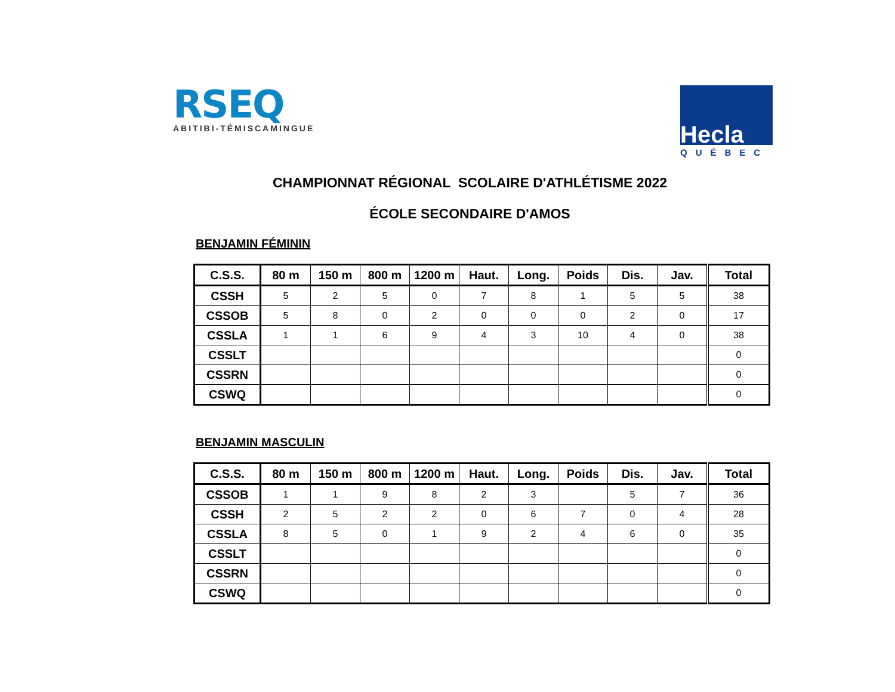RSEQ
ABITIBI-TÉMISCAMINGUE
Hecla
QUÉBEC
CHAMPIONNAT RÉGIONAL SCOLAIRE D'ATHLÉTISME 2022
ÉCOLE SECONDAIRE D'AMOS
BENJAMIN FÉMININ
| C.S.S. | 80 m | 150 m | 800 m | 1200 m | Haut. | Long. | Poids | Dis. | Jav. | Total |
| --- | --- | --- | --- | --- | --- | --- | --- | --- | --- | --- |
| CSSH | 5 | 2 | 5 | 0 | 7 | 8 | 1 | 5 | 5 | 38 |
| CSSOB | 5 | 8 | 0 | 2 | 0 | 0 | 0 | 2 | 0 | 17 |
| CSSLA | 1 | 1 | 6 | 9 | 4 | 3 | 10 | 4 | 0 | 38 |
| CSSLT | | | | | | | | | | 0 |
| CSSRN | | | | | | | | | | 0 |
| CSWQ | | | | | | | | | | 0 |
BENJAMIN MASCULIN
| C.S.S. | 80 m | 150 m | 800 m | 1200 m | Haut. | Long. | Poids | Dis. | Jav. | Total |
| --- | --- | --- | --- | --- | --- | --- | --- | --- | --- | --- |
| CSSOB | 1 | 1 | 9 | 8 | 2 | 3 | | 5 | 7 | 36 |
| CSSH | 2 | 5 | 2 | 2 | 0 | 6 | 7 | 0 | 4 | 28 |
| CSSLA | 8 | 5 | 0 | 1 | 9 | 2 | 4 | 6 | 0 | 35 |
| CSSLT | | | | | | | | | | 0 |
| CSSRN | | | | | | | | | | 0 |
| CSWQ | | | | | | | | | | 0 |